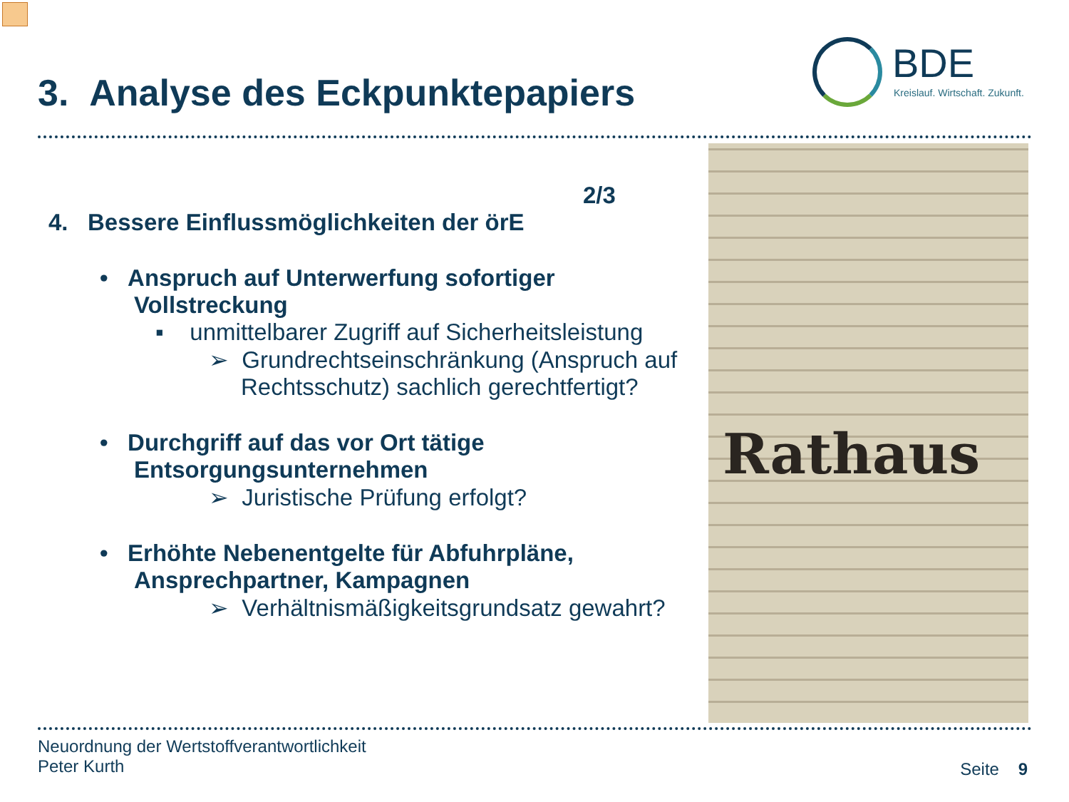3. Analyse des Eckpunktepapiers
BDE
Kreislauf. Wirtschaft. Zukunft.
Rathaus
2/3
4. Bessere Einflussmöglichkeiten der örE
• Anspruch auf Unterwerfung sofortiger Vollstreckung
▪ unmittelbarer Zugriff auf Sicherheitsleistung
➢ Grundrechtseinschränkung (Anspruch auf Rechtsschutz) sachlich gerechtfertigt?
• Durchgriff auf das vor Ort tätige Entsorgungsunternehmen
➢ Juristische Prüfung erfolgt?
• Erhöhte Nebenentgelte für Abfuhrpläne, Ansprechpartner, Kampagnen
➢ Verhältnismäßigkeitsgrundsatz gewahrt?
Neuordnung der Wertstoffverantwortlichkeit
Peter Kurth
Seite 9